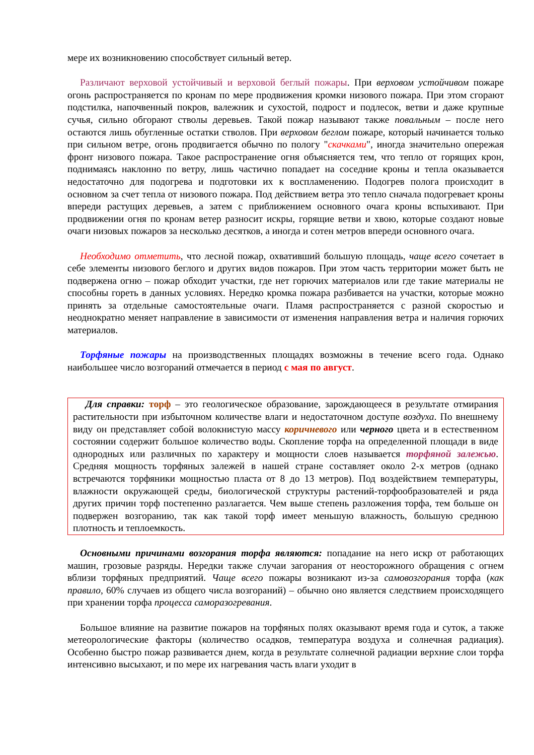мере их возникновению способствует сильный ветер.
Различают верховой устойчивый и верховой беглый пожары. При верховом устойчивом пожаре огонь распространяется по кронам по мере продвижения кромки низового пожара. При этом сгорают подстилка, напочвенный покров, валежник и сухостой, подрост и подлесок, ветви и даже крупные сучья, сильно обгорают стволы деревьев. Такой пожар называют также повальным – после него остаются лишь обугленные остатки стволов. При верховом беглом пожаре, который начинается только при сильном ветре, огонь продвигается обычно по пологу "скачками", иногда значительно опережая фронт низового пожара. Такое распространение огня объясняется тем, что тепло от горящих крон, поднимаясь наклонно по ветру, лишь частично попадает на соседние кроны и тепла оказывается недостаточно для подогрева и подготовки их к воспламенению. Подогрев полога происходит в основном за счет тепла от низового пожара. Под действием ветра это тепло сначала подогревает кроны впереди растущих деревьев, а затем с приближением основного очага кроны вспыхивают. При продвижении огня по кронам ветер разносит искры, горящие ветви и хвою, которые создают новые очаги низовых пожаров за несколько десятков, а иногда и сотен метров впереди основного очага.
Необходимо отметить, что лесной пожар, охвативший большую площадь, чаще всего сочетает в себе элементы низового беглого и других видов пожаров. При этом часть территории может быть не подвержена огню – пожар обходит участки, где нет горючих материалов или где такие материалы не способны гореть в данных условиях. Нередко кромка пожара разбивается на участки, которые можно принять за отдельные самостоятельные очаги. Пламя распространяется с разной скоростью и неоднократно меняет направление в зависимости от изменения направления ветра и наличия горючих материалов.
Торфяные пожары на производственных площадях возможны в течение всего года. Однако наибольшее число возгораний отмечается в период с мая по август.
Для справки: торф – это геологическое образование, зарождающееся в результате отмирания растительности при избыточном количестве влаги и недостаточном доступе воздуха. По внешнему виду он представляет собой волокнистую массу коричневого или черного цвета и в естественном состоянии содержит большое количество воды. Скопление торфа на определенной площади в виде однородных или различных по характеру и мощности слоев называется торфяной залежью. Средняя мощность торфяных залежей в нашей стране составляет около 2-х метров (однако встречаются торфяники мощностью пласта от 8 до 13 метров). Под воздействием температуры, влажности окружающей среды, биологической структуры растений-торфообразователей и ряда других причин торф постепенно разлагается. Чем выше степень разложения торфа, тем больше он подвержен возгоранию, так как такой торф имеет меньшую влажность, большую среднюю плотность и теплоемкость.
Основными причинами возгорания торфа являются: попадание на него искр от работающих машин, грозовые разряды. Нередки также случаи загорания от неосторожного обращения с огнем вблизи торфяных предприятий. Чаще всего пожары возникают из-за самовозгорания торфа (как правило, 60% случаев из общего числа возгораний) – обычно оно является следствием происходящего при хранении торфа процесса саморазогревания.
Большое влияние на развитие пожаров на торфяных полях оказывают время года и суток, а также метеорологические факторы (количество осадков, температура воздуха и солнечная радиация). Особенно быстро пожар развивается днем, когда в результате солнечной радиации верхние слои торфа интенсивно высыхают, и по мере их нагревания часть влаги уходит в